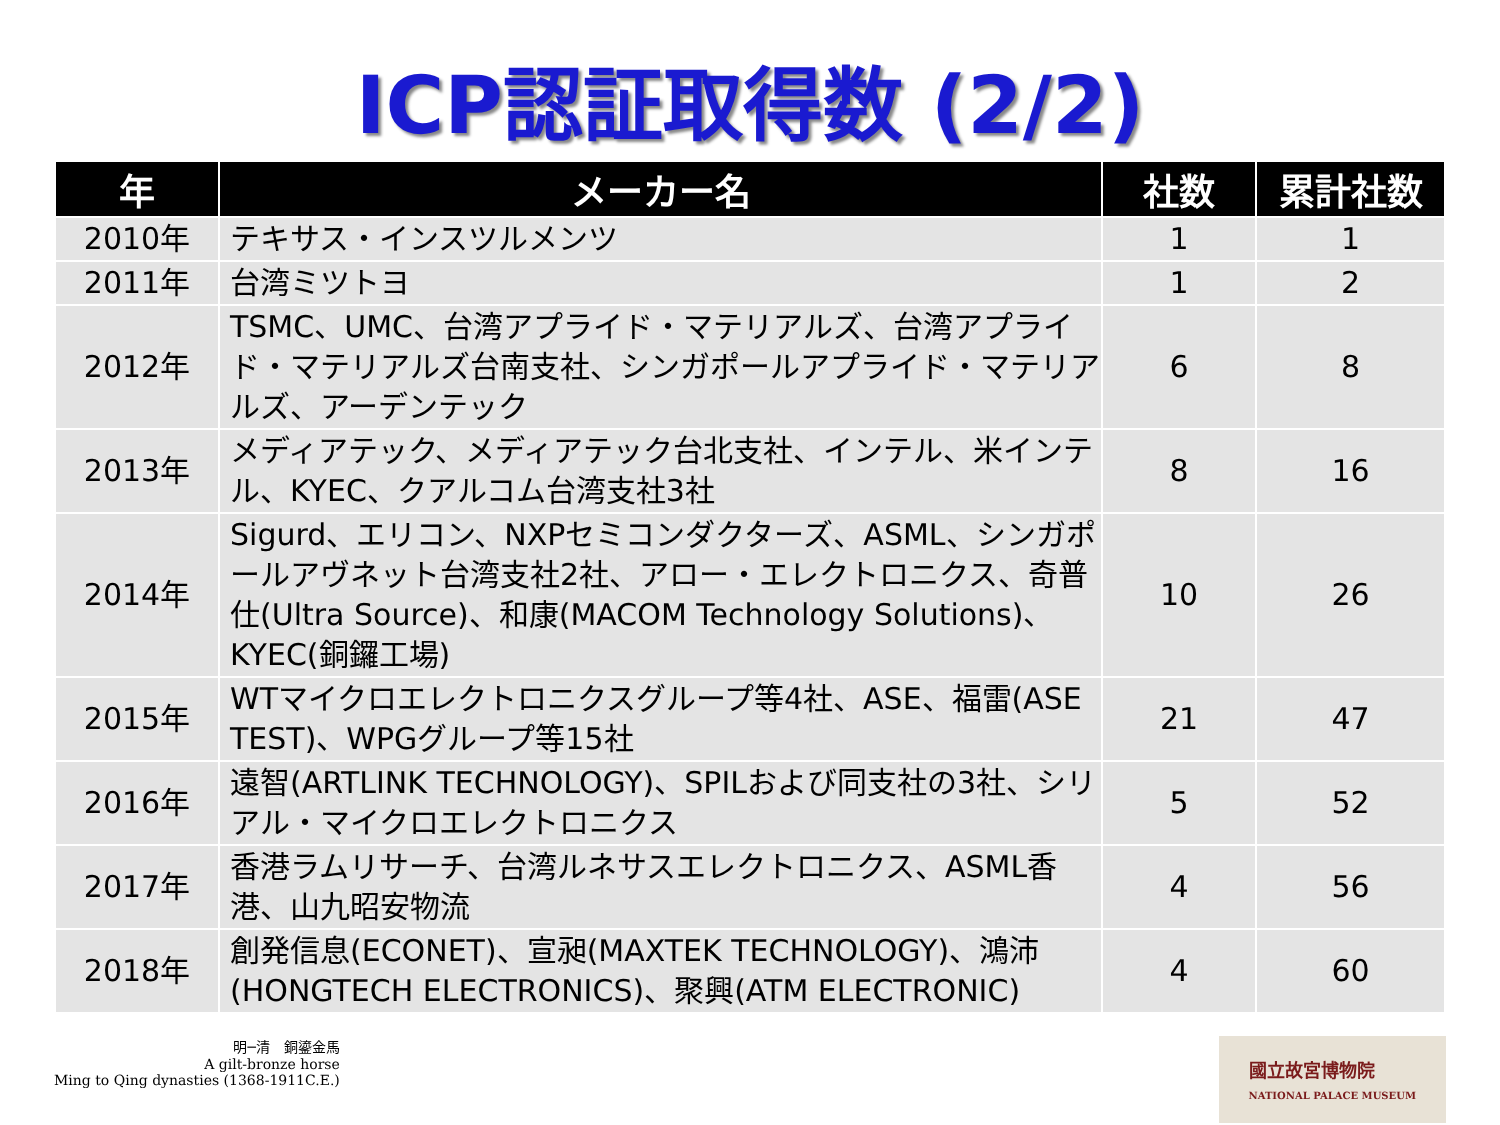ICP認証取得数 (2/2)
| 年 | メーカー名 | 社数 | 累計社数 |
| --- | --- | --- | --- |
| 2010年 | テキサス・インスツルメンツ | 1 | 1 |
| 2011年 | 台湾ミツトヨ | 1 | 2 |
| 2012年 | TSMC、UMC、台湾アプライド・マテリアルズ、台湾アプライド・マテリアルズ台南支社、シンガポールアプライド・マテリアルズ、アーデンテック | 6 | 8 |
| 2013年 | メディアテック、メディアテック台北支社、インテル、米インテル、KYEC、クアルコム台湾支社3社 | 8 | 16 |
| 2014年 | Sigurd、エリコン、NXPセミコンダクターズ、ASML、シンガポールアヴネット台湾支社2社、アロー・エレクトロニクス、奇普仕(Ultra Source)、和康(MACOM Technology Solutions)、KYEC(銅鑼工場) | 10 | 26 |
| 2015年 | WTマイクロエレクトロニクスグループ等4社、ASE、福雷(ASE TEST)、WPGグループ等15社 | 21 | 47 |
| 2016年 | 遠智(ARTLINK TECHNOLOGY)、SPILおよび同支社の3社、シリアル・マイクロエレクトロニクス | 5 | 52 |
| 2017年 | 香港ラムリサーチ、台湾ルネサスエレクトロニクス、ASML香港、山九昭安物流 | 4 | 56 |
| 2018年 | 創発信息(ECONET)、宣昶(MAXTEK TECHNOLOGY)、鴻沛(HONGTECH ELECTRONICS)、聚興(ATM ELECTRONIC) | 4 | 60 |
明─清　銅鎏金馬
A gilt-bronze horse
Ming to Qing dynasties (1368-1911C.E.)
國立故宮博物院
NATIONAL PALACE MUSEUM